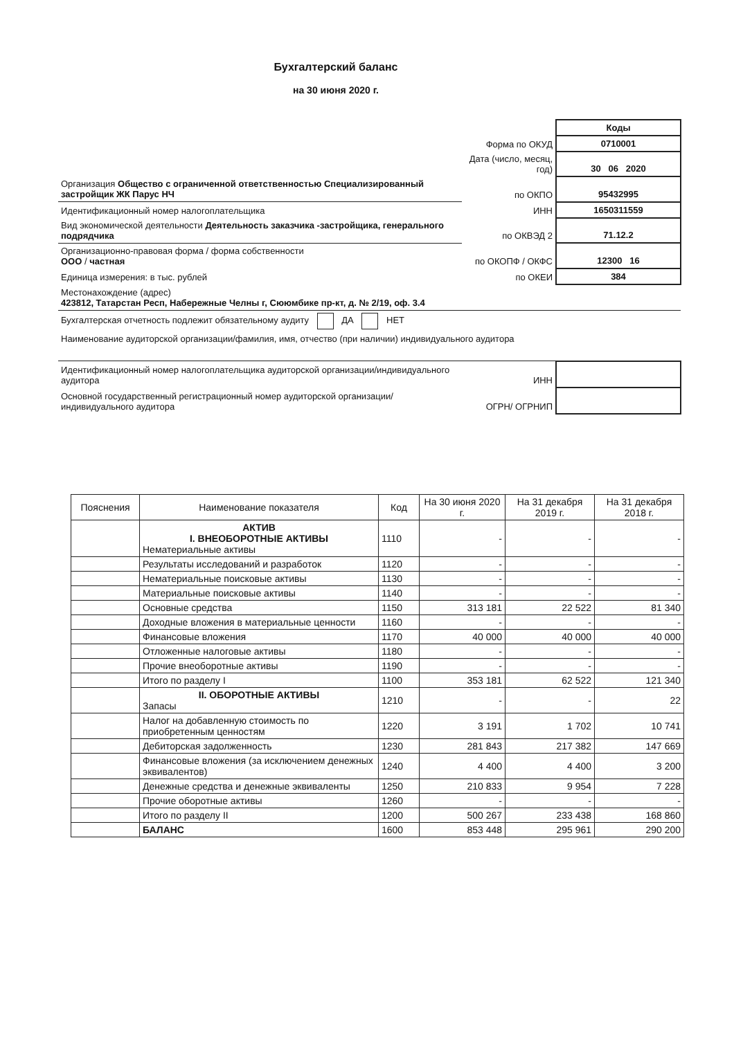Бухгалтерский баланс
на 30 июня 2020 г.
| | | Коды |
| | Форма по ОКУД | 0710001 |
| | Дата (число, месяц, год) | 30 06 2020 |
| Организация Общество с ограниченной ответственностью Специализированный застройщик ЖК Парус НЧ | по ОКПО | 95432995 |
| Идентификационный номер налогоплательщика | ИНН | 1650311559 |
| Вид экономической деятельности Деятельность заказчика -застройщика, генерального подрядчика | по ОКВЭД 2 | 71.12.2 |
| Организационно-правовая форма / форма собственности ООО / частная | по ОКОПФ / ОКФС | 12300 16 |
| Единица измерения: в тыс. рублей | по ОКЕИ | 384 |
| Местонахождение (адрес) 423812, Татарстан Респ, Набережные Челны г, Сююмбике пр-кт, д. № 2/19, оф. 3.4 | | |
| Бухгалтерская отчетность подлежит обязательному аудиту ДА НЕТ | | |
| Наименование аудиторской организации/фамилия, имя, отчество (при наличии) индивидуального аудитора | | |
| Идентификационный номер налогоплательщика аудиторской организации/индивидуального аудитора | ИНН | |
| Основной государственный регистрационный номер аудиторской организации/индивидуального аудитора | ОГРН/ ОГРНИП | |
| Пояснения | Наименование показателя | Код | На 30 июня 2020 г. | На 31 декабря 2019 г. | На 31 декабря 2018 г. |
| --- | --- | --- | --- | --- | --- |
| | АКТИВ I. ВНЕОБОРОТНЫЕ АКТИВЫ Нематериальные активы | 1110 | - | - | - |
| | Результаты исследований и разработок | 1120 | - | - | - |
| | Нематериальные поисковые активы | 1130 | - | - | - |
| | Материальные поисковые активы | 1140 | - | - | - |
| | Основные средства | 1150 | 313 181 | 22 522 | 81 340 |
| | Доходные вложения в материальные ценности | 1160 | - | - | - |
| | Финансовые вложения | 1170 | 40 000 | 40 000 | 40 000 |
| | Отложенные налоговые активы | 1180 | - | - | - |
| | Прочие внеоборотные активы | 1190 | - | - | - |
| | Итого по разделу I | 1100 | 353 181 | 62 522 | 121 340 |
| | II. ОБОРОТНЫЕ АКТИВЫ Запасы | 1210 | - | - | 22 |
| | Налог на добавленную стоимость по приобретенным ценностям | 1220 | 3 191 | 1 702 | 10 741 |
| | Дебиторская задолженность | 1230 | 281 843 | 217 382 | 147 669 |
| | Финансовые вложения (за исключением денежных эквивалентов) | 1240 | 4 400 | 4 400 | 3 200 |
| | Денежные средства и денежные эквиваленты | 1250 | 210 833 | 9 954 | 7 228 |
| | Прочие оборотные активы | 1260 | - | - | - |
| | Итого по разделу II | 1200 | 500 267 | 233 438 | 168 860 |
| | БАЛАНС | 1600 | 853 448 | 295 961 | 290 200 |